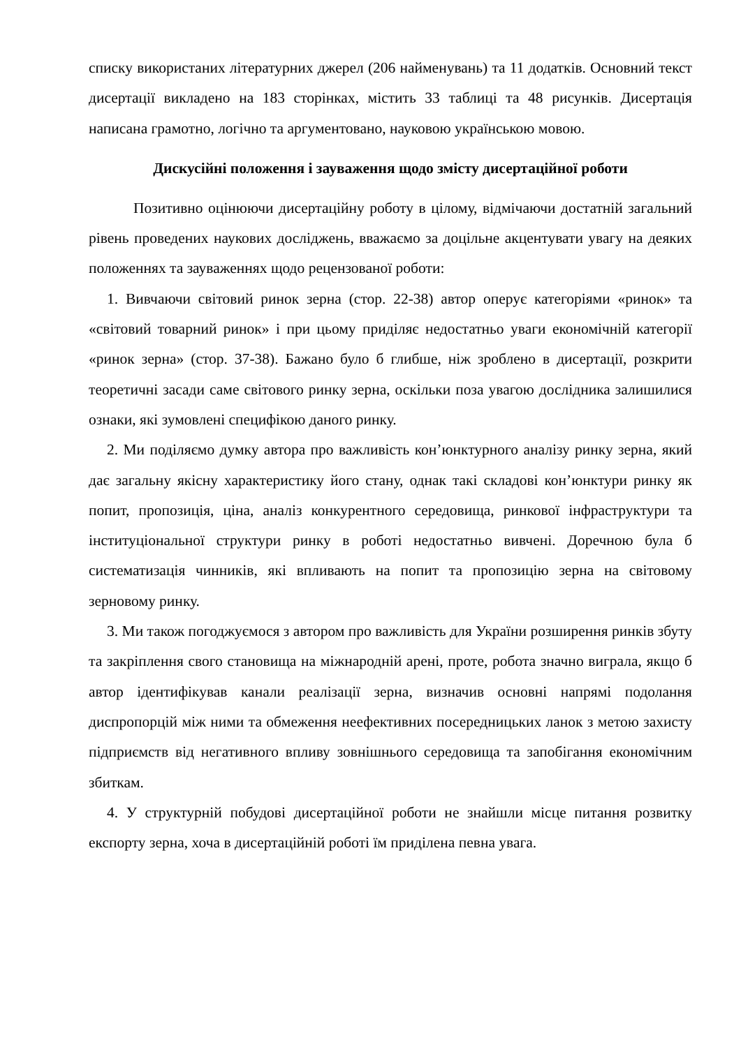списку використаних літературних джерел (206 найменувань) та 11 додатків. Основний текст дисертації викладено на 183 сторінках, містить 33 таблиці та 48 рисунків. Дисертація написана грамотно, логічно та аргументовано, науковою українською мовою.
Дискусійні положення і зауваження щодо змісту дисертаційної роботи
Позитивно оцінюючи дисертаційну роботу в цілому, відмічаючи достатній загальний рівень проведених наукових досліджень, вважаємо за доцільне акцентувати увагу на деяких положеннях та зауваженнях щодо рецензованої роботи:
1. Вивчаючи світовий ринок зерна (стор. 22-38) автор оперує категоріями «ринок» та «світовий товарний ринок» і при цьому приділяє недостатньо уваги економічній категорії «ринок зерна» (стор. 37-38). Бажано було б глибше, ніж зроблено в дисертації, розкрити теоретичні засади саме світового ринку зерна, оскільки поза увагою дослідника залишилися ознаки, які зумовлені специфікою даного ринку.
2. Ми поділяємо думку автора про важливість кон’юнктурного аналізу ринку зерна, який дає загальну якісну характеристику його стану, однак такі складові кон’юнктури ринку як попит, пропозиція, ціна, аналіз конкурентного середовища, ринкової інфраструктури та інституціональної структури ринку в роботі недостатньо вивчені. Доречною була б систематизація чинників, які впливають на попит та пропозицію зерна на світовому зерновому ринку.
3. Ми також погоджуємося з автором про важливість для України розширення ринків збуту та закріплення свого становища на міжнародній арені, проте, робота значно виграла, якщо б автор ідентифікував канали реалізації зерна, визначив основні напрямі подолання диспропорцій між ними та обмеження неефективних посередницьких ланок з метою захисту підприємств від негативного впливу зовнішнього середовища та запобігання економічним збиткам.
4. У структурній побудові дисертаційної роботи не знайшли місце питання розвитку експорту зерна, хоча в дисертаційній роботі їм приділена певна увага.